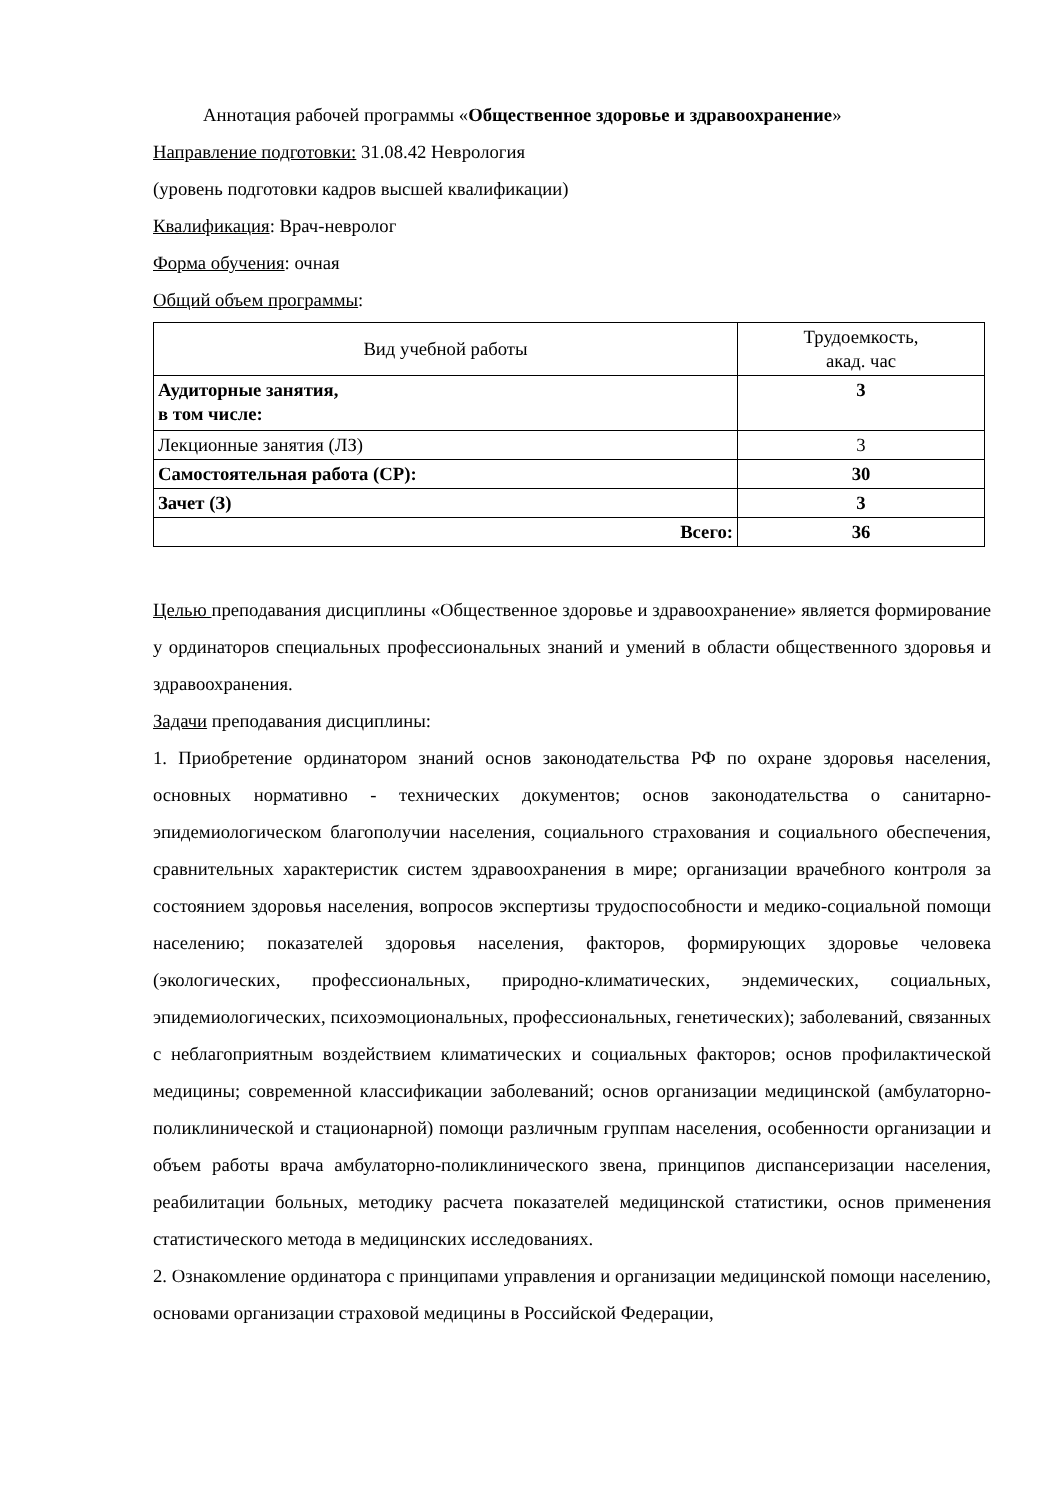Аннотация рабочей программы «Общественное здоровье и здравоохранение»
Направление подготовки: 31.08.42 Неврология
(уровень подготовки кадров высшей квалификации)
Квалификация: Врач-невролог
Форма обучения: очная
Общий объем программы:
| Вид учебной работы | Трудоемкость, акад. час |
| --- | --- |
| Аудиторные занятия, в том числе: | 3 |
| Лекционные занятия (ЛЗ) | 3 |
| Самостоятельная работа (СР): | 30 |
| Зачет (З) | 3 |
| Всего: | 36 |
Целью преподавания дисциплины «Общественное здоровье и здравоохранение» является формирование у ординаторов специальных профессиональных знаний и умений в области общественного здоровья и здравоохранения.
Задачи преподавания дисциплины:
1. Приобретение ординатором знаний основ законодательства РФ по охране здоровья населения, основных нормативно - технических документов; основ законодательства о санитарно- эпидемиологическом благополучии населения, социального страхования и социального обеспечения, сравнительных характеристик систем здравоохранения в мире; организации врачебного контроля за состоянием здоровья населения, вопросов экспертизы трудоспособности и медико-социальной помощи населению; показателей здоровья населения, факторов, формирующих здоровье человека (экологических, профессиональных, природно-климатических, эндемических, социальных, эпидемиологических, психоэмоциональных, профессиональных, генетических); заболеваний, связанных с неблагоприятным воздействием климатических и социальных факторов; основ профилактической медицины; современной классификации заболеваний; основ организации медицинской (амбулаторно-поликлинической и стационарной) помощи различным группам населения, особенности организации и объем работы врача амбулаторно-поликлинического звена, принципов диспансеризации населения, реабилитации больных, методику расчета показателей медицинской статистики, основ применения статистического метода в медицинских исследованиях.
2. Ознакомление ординатора с принципами управления и организации медицинской помощи населению, основами организации страховой медицины в Российской Федерации,